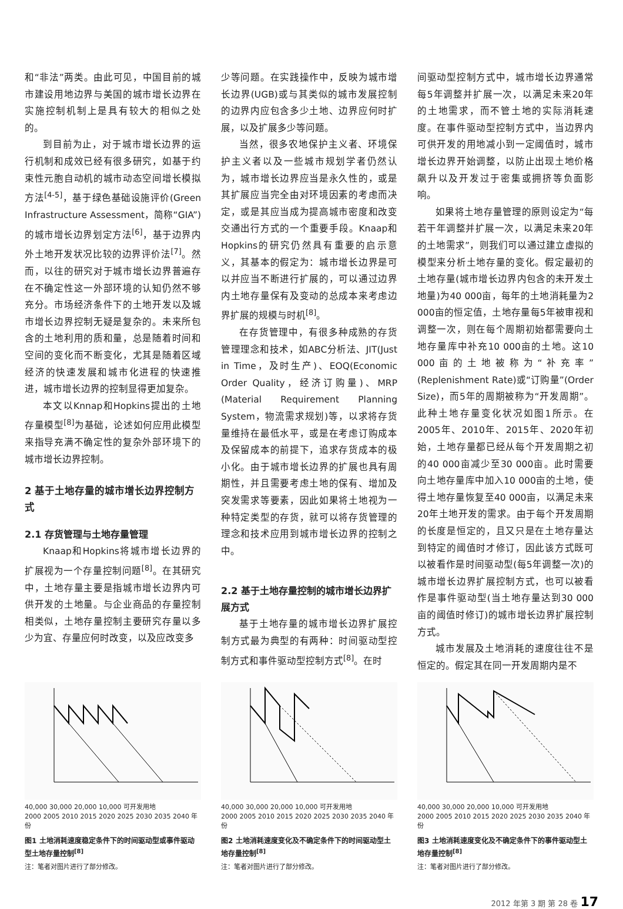和“非法”两类。由此可见，中国目前的城市建设用地边界与美国的城市增长边界在实施控制机制上是具有较大的相似之处的。
到目前为止，对于城市增长边界的运行机制和成效已经有很多研究，如基于约束性元胞自动机的城市动态空间增长模拟方法<sup>[4-5]</sup>，基于绿色基础设施评价(Green Infrastructure Assessment，简称“GIA”)的城市增长边界划定方法<sup>[6]</sup>，基于边界内外土地开发状况比较的边界评价法<sup>[7]</sup>。然而，以往的研究对于城市增长边界普遍存在不确定性这一外部环境的认知仍然不够充分。市场经济条件下的土地开发以及城市增长边界控制无疑是复杂的。未来所包含的土地利用的质和量，总是随着时间和空间的变化而不断变化，尤其是随着区域经济的快速发展和城市化进程的快速推进，城市增长边界的控制显得更加复杂。
本文以Knnap和Hopkins提出的土地存量模型<sup>[8]</sup>为基础，论述如何应用此模型来指导充满不确定性的复杂外部环境下的城市增长边界控制。
2 基于土地存量的城市增长边界控制方式
2.1 存货管理与土地存量管理
Knaap和Hopkins将城市增长边界的扩展视为一个存量控制问题<sup>[8]</sup>。在其研究中，土地存量主要是指城市增长边界内可供开发的土地量。与企业商品的存量控制相类似，土地存量控制主要研究存量以多少为宜、存量应何时改变，以及应改变多
少等问题。在实践操作中，反映为城市增长边界(UGB)或与其类似的城市发展控制的边界内应包含多少土地、边界应何时扩展，以及扩展多少等问题。
当然，很多农地保护主义者、环境保护主义者以及一些城市规划学者仍然认为，城市增长边界应当是永久性的，或是其扩展应当完全由对环境因素的考虑而决定，或是其应当成为提高城市密度和改变交通出行方式的一个重要手段。Knaap和Hopkins的研究仍然具有重要的启示意义，其基本的假定为：城市增长边界是可以并应当不断进行扩展的，可以通过边界内土地存量保有及变动的总成本来考虑边界扩展的规模与时机<sup>[8]</sup>。
在存货管理中，有很多种成熟的存货管理理念和技术，如ABC分析法、JIT(Just in Time，及时生产)、EOQ(Economic Order Quality，经济订购量)、MRP (Material Requirement Planning System，物流需求规划)等，以求将存货量维持在最低水平，或是在考虑订购成本及保留成本的前提下，追求存货成本的极小化。由于城市增长边界的扩展也具有周期性，并且需要考虑土地的保有、增加及突发需求等要素，因此如果将土地视为一种特定类型的存货，就可以将存货管理的理念和技术应用到城市增长边界的控制之中。
2.2 基于土地存量控制的城市增长边界扩展方式
基于土地存量的城市增长边界扩展控制方式最为典型的有两种：时间驱动型控制方式和事件驱动型控制方式<sup>[8]</sup>。在时
间驱动型控制方式中，城市增长边界通常每5年调整并扩展一次，以满足未来20年的土地需求，而不管土地的实际消耗速度。在事件驱动型控制方式中，当边界内可供开发的用地减小到一定阈值时，城市增长边界开始调整，以防止出现土地价格飙升以及开发过于密集或拥挤等负面影响。
如果将土地存量管理的原则设定为“每若干年调整并扩展一次，以满足未来20年的土地需求”，则我们可以通过建立虚拟的模型来分析土地存量的变化。假定最初的土地存量(城市增长边界内包含的未开发土地量)为40 000亩，每年的土地消耗量为2 000亩的恒定值，土地存量每5年被审视和调整一次，则在每个周期初始都需要向土地存量库中补充10 000亩的土地。这10 000亩的土地被称为“补充率”(Replenishment Rate)或“订购量”(Order Size)，而5年的周期被称为“开发周期”。此种土地存量变化状况如图1所示。在2005年、2010年、2015年、2020年初始，土地存量都已经从每个开发周期之初的40 000亩减少至30 000亩。此时需要向土地存量库中加入10 000亩的土地，使得土地存量恢复至40 000亩，以满足未来20年土地开发的需求。由于每个开发周期的长度是恒定的，且又只是在土地存量达到特定的阈值时才修订，因此该方式既可以被看作是时间驱动型(每5年调整一次)的城市增长边界扩展控制方式，也可以被看作是事件驱动型(当土地存量达到30 000亩的阈值时修订)的城市增长边界扩展控制方式。
城市发展及土地消耗的速度往往不是恒定的。假定其在同一开发周期内是不
40,000 30,000 20,000 10,000 可开发用地
2000 2005 2010 2015 2020 2025 2030 2035 2040 年份
图1 土地消耗速度稳定条件下的时间驱动型或事件驱动型土地存量控制<sup>[8]</sup>
注：笔者对图片进行了部分修改。
40,000 30,000 20,000 10,000 可开发用地
2000 2005 2010 2015 2020 2025 2030 2035 2040 年份
图2 土地消耗速度变化及不确定条件下的时间驱动型土地存量控制<sup>[8]</sup>
注：笔者对图片进行了部分修改。
40,000 30,000 20,000 10,000 可开发用地
2000 2005 2010 2015 2020 2025 2030 2035 2040 年份
图3 土地消耗速度变化及不确定条件下的事件驱动型土地存量控制<sup>[8]</sup>
注：笔者对图片进行了部分修改。
2012 年第 3 期 第 28 卷 17